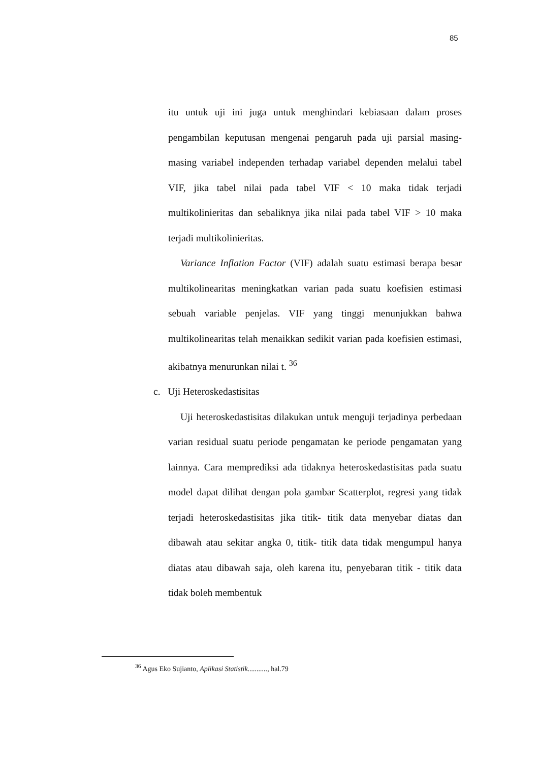85
itu untuk uji ini juga untuk menghindari kebiasaan dalam proses pengambilan keputusan mengenai pengaruh pada uji parsial masing-masing variabel independen terhadap variabel dependen melalui tabel VIF, jika tabel nilai pada tabel VIF < 10 maka tidak terjadi multikolinieritas dan sebaliknya jika nilai pada tabel VIF > 10 maka terjadi multikolinieritas.
Variance Inflation Factor (VIF) adalah suatu estimasi berapa besar multikolinearitas meningkatkan varian pada suatu koefisien estimasi sebuah variable penjelas. VIF yang tinggi menunjukkan bahwa multikolinearitas telah menaikkan sedikit varian pada koefisien estimasi, akibatnya menurunkan nilai t. <sup>36</sup>
c. Uji Heteroskedastisitas
Uji heteroskedastisitas dilakukan untuk menguji terjadinya perbedaan varian residual suatu periode pengamatan ke periode pengamatan yang lainnya. Cara memprediksi ada tidaknya heteroskedastisitas pada suatu model dapat dilihat dengan pola gambar Scatterplot, regresi yang tidak terjadi heteroskedastisitas jika titik- titik data menyebar diatas dan dibawah atau sekitar angka 0, titik- titik data tidak mengumpul hanya diatas atau dibawah saja, oleh karena itu, penyebaran titik - titik data tidak boleh membentuk
<sup>36</sup> Agus Eko Sujianto, Aplikasi Statistik..........., hal.79